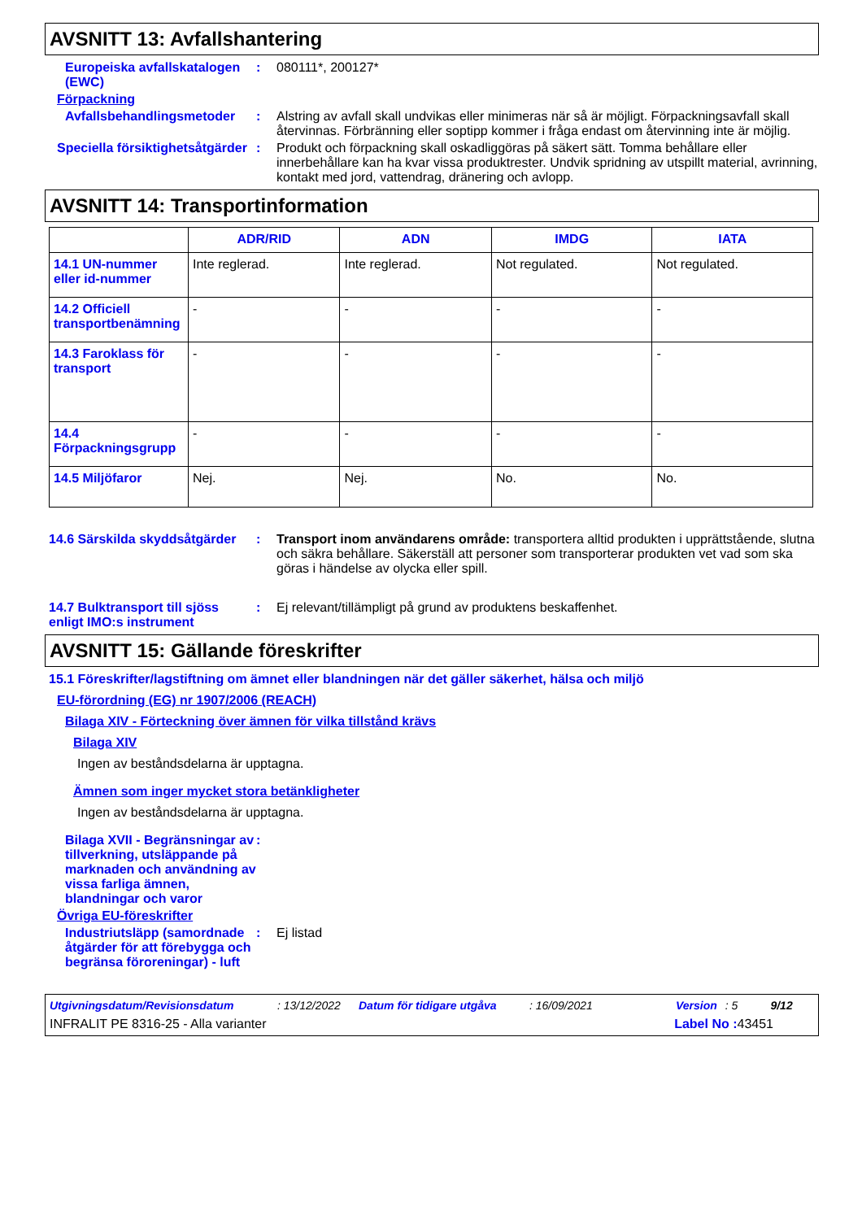AVSNITT 13: Avfallshantering
Europeiska avfallskatalogen (EWC)
: 080111*, 200127*
Förpackning
Avfallsbehandlingsmetoder
: Alstring av avfall skall undvikas eller minimeras när så är möjligt. Förpackningsavfall skall återvinnas. Förbränning eller soptipp kommer i fråga endast om återvinning inte är möjlig.
Speciella försiktighetsåtgärder
: Produkt och förpackning skall oskadliggöras på säkert sätt. Tomma behållare eller innerbehållare kan ha kvar vissa produktrester. Undvik spridning av utspillt material, avrinning, kontakt med jord, vattendrag, dränering och avlopp.
AVSNITT 14: Transportinformation
| | ADR/RID | ADN | IMDG | IATA |
| --- | --- | --- | --- | --- |
| 14.1 UN-nummer eller id-nummer | Inte reglerad. | Inte reglerad. | Not regulated. | Not regulated. |
| 14.2 Officiell transportbenämning | - | - | - | - |
| 14.3 Faroklass för transport | - | - | - | - |
| 14.4 Förpackningsgrupp | - | - | - | - |
| 14.5 Miljöfaror | Nej. | Nej. | No. | No. |
14.6 Särskilda skyddsåtgärder
: Transport inom användarens område: transportera alltid produkten i upprättstående, slutna och säkra behållare. Säkerställ att personer som transporterar produkten vet vad som ska göras i händelse av olycka eller spill.
14.7 Bulktransport till sjöss enligt IMO:s instrument
: Ej relevant/tillämpligt på grund av produktens beskaffenhet.
AVSNITT 15: Gällande föreskrifter
15.1 Föreskrifter/lagstiftning om ämnet eller blandningen när det gäller säkerhet, hälsa och miljö
EU-förordning (EG) nr 1907/2006 (REACH)
Bilaga XIV - Förteckning över ämnen för vilka tillstånd krävs
Bilaga XIV
Ingen av beståndsdelarna är upptagna.
Ämnen som inger mycket stora betänkligheter
Ingen av beståndsdelarna är upptagna.
Bilaga XVII - Begränsningar av tillverkning, utsläppande på marknaden och användning av vissa farliga ämnen, blandningar och varor
:
Övriga EU-föreskrifter
Industriutsläpp (samordnade åtgärder för att förebygga och begränsa föroreningar) - luft
: Ej listad
Utgivningsdatum/Revisionsdatum: 13/12/2022 Datum för tidigare utgåva: 16/09/2021 Version: 5 9/12
INFRALIT PE 8316-25 - Alla varianter Label No : 43451